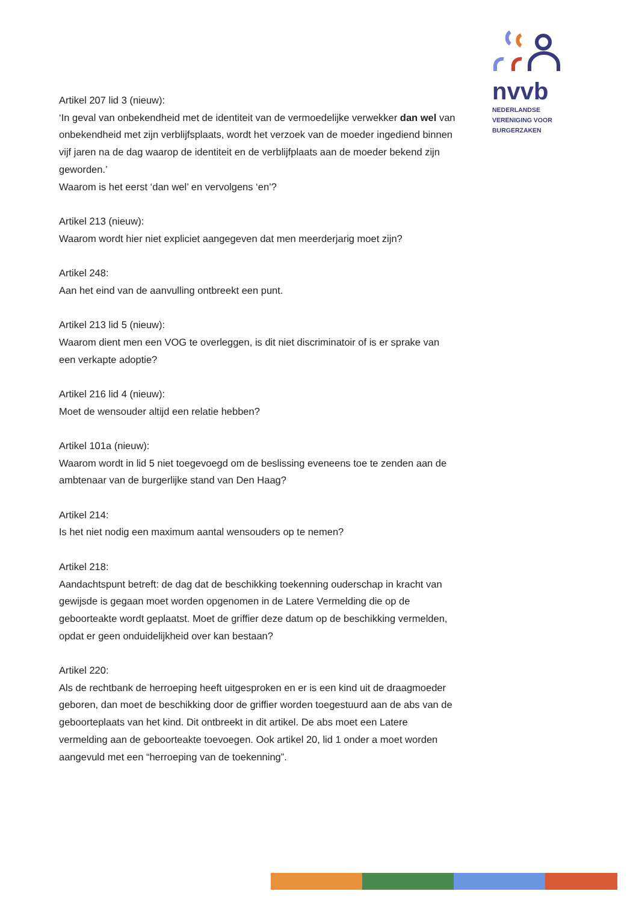nvvb
NEDERLANDSE
VERENIGING VOOR
BURGERZAKEN
Artikel 207 lid 3 (nieuw):
‘In geval van onbekendheid met de identiteit van de vermoedelijke verwekker dan wel van onbekendheid met zijn verblijfsplaats, wordt het verzoek van de moeder ingediend binnen vijf jaren na de dag waarop de identiteit en de verblijfplaats aan de moeder bekend zijn geworden.’
Waarom is het eerst ‘dan wel’ en vervolgens ‘en’?
Artikel 213 (nieuw):
Waarom wordt hier niet expliciet aangegeven dat men meerderjarig moet zijn?
Artikel 248:
Aan het eind van de aanvulling ontbreekt een punt.
Artikel 213 lid 5 (nieuw):
Waarom dient men een VOG te overleggen, is dit niet discriminatoir of is er sprake van een verkapte adoptie?
Artikel 216 lid 4 (nieuw):
Moet de wensouder altijd een relatie hebben?
Artikel 101a (nieuw):
Waarom wordt in lid 5 niet toegevoegd om de beslissing eveneens toe te zenden aan de ambtenaar van de burgerlijke stand van Den Haag?
Artikel 214:
Is het niet nodig een maximum aantal wensouders op te nemen?
Artikel 218:
Aandachtspunt betreft: de dag dat de beschikking toekenning ouderschap in kracht van gewijsde is gegaan moet worden opgenomen in de Latere Vermelding die op de geboorteakte wordt geplaatst. Moet de griffier deze datum op de beschikking vermelden, opdat er geen onduidelijkheid over kan bestaan?
Artikel 220:
Als de rechtbank de herroeping heeft uitgesproken en er is een kind uit de draagmoeder geboren, dan moet de beschikking door de griffier worden toegestuurd aan de abs van de geboorteplaats van het kind. Dit ontbreekt in dit artikel. De abs moet een Latere vermelding aan de geboorteakte toevoegen. Ook artikel 20, lid 1 onder a moet worden aangevuld met een “herroeping van de toekenning”.